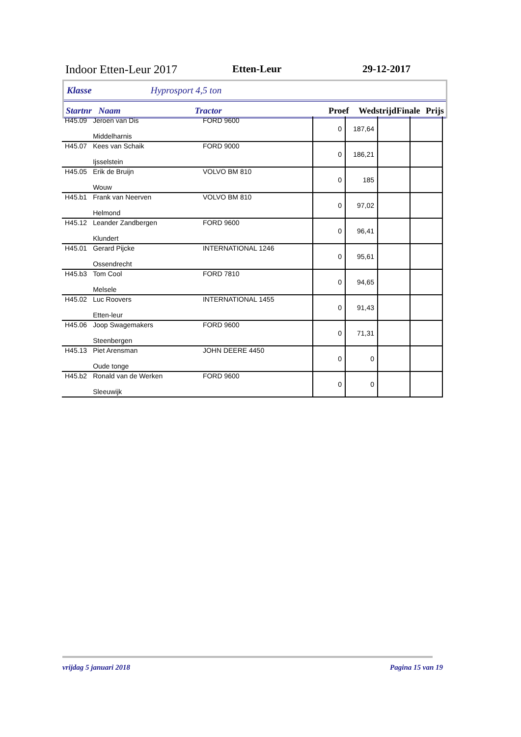Indoor Etten-Leur 2017 Etten-Leur 29-12-2017
Klasse Hyprosport 4,5 ton
Startnr Naam Tractor Proef Wedstrijd Finale Prijs
| H45.09 | Jeroen van Dis Middelharnis | FORD 9600 | 0 | 187,64 | | |
| H45.07 | Kees van Schaik Ijsselstein | FORD 9000 | 0 | 186,21 | | |
| H45.05 | Erik de Bruijn Wouw | VOLVO BM 810 | 0 | 185 | | |
| H45.b1 | Frank van Neerven Helmond | VOLVO BM 810 | 0 | 97,02 | | |
| H45.12 | Leander Zandbergen Klundert | FORD 9600 | 0 | 96,41 | | |
| H45.01 | Gerard Pijcke Ossendrecht | INTERNATIONAL 1246 | 0 | 95,61 | | |
| H45.b3 | Tom Cool Melsele | FORD 7810 | 0 | 94,65 | | |
| H45.02 | Luc Roovers Etten-leur | INTERNATIONAL 1455 | 0 | 91,43 | | |
| H45.06 | Joop Swagemakers Steenbergen | FORD 9600 | 0 | 71,31 | | |
| H45.13 | Piet Arensman Oude tonge | JOHN DEERE 4450 | 0 | 0 | | |
| H45.b2 | Ronald van de Werken Sleeuwijk | FORD 9600 | 0 | 0 | | |
vrijdag 5 januari 2018 Pagina 15 van 19